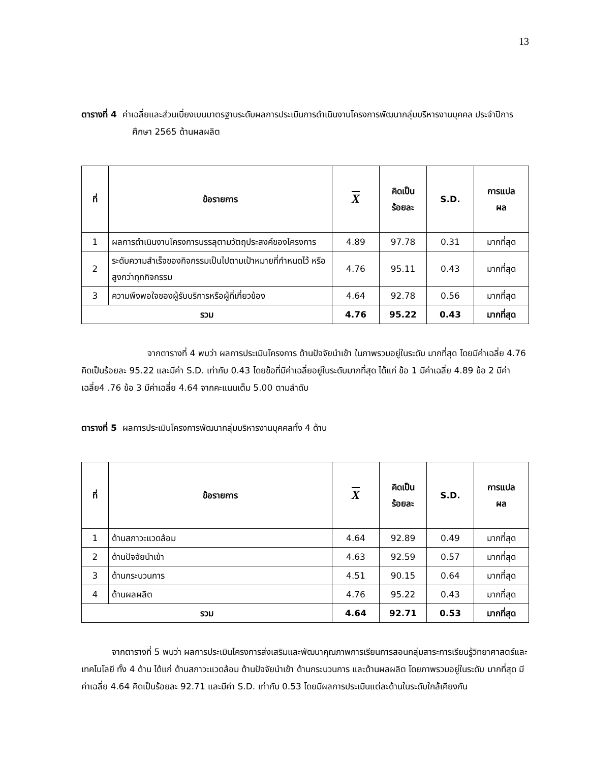13
ตารางที่ 4 ค่าเฉลี่ยและส่วนเบี่ยงเบนมาตรฐานระดับผลการประเมินการดำเนินงานโครงการพัฒนากลุ่มบริหารงานบุคคล ประจำปีการศึกษา 2565 ด้านผลผลิต
| ที่ | ข้อรายการ | X | คิดเป็น ร้อยละ | S.D. | การแปล ผล |
| --- | --- | --- | --- | --- | --- |
| 1 | ผลการดำเนินงานโครงการบรรลุตามวัตถุประสงค์ของโครงการ | 4.89 | 97.78 | 0.31 | มากที่สุด |
| 2 | ระดับความสำเร็จของกิจกรรมเป็นไปตามเป้าหมายที่กำหนดไว้ หรือสูงกว่าทุกกิจกรรม | 4.76 | 95.11 | 0.43 | มากที่สุด |
| 3 | ความพึงพอใจของผู้รับบริการหรือผู้ที่เกี่ยวข้อง | 4.64 | 92.78 | 0.56 | มากที่สุด |
| รวม | | 4.76 | 95.22 | 0.43 | มากที่สุด |
จากตารางที่ 4 พบว่า ผลการประเมินโครงการ ด้านปัจจัยนำเข้า ในภาพรวมอยู่ในระดับ มากที่สุด โดยมีค่าเฉลี่ย 4.76 คิดเป็นร้อยละ 95.22 และมีค่า S.D. เท่ากับ 0.43 โดยข้อที่มีค่าเฉลี่ยอยู่ในระดับมากที่สุด ได้แก่ ข้อ 1 มีค่าเฉลี่ย 4.89 ข้อ 2 มีค่าเฉลี่ย4 .76 ข้อ 3 มีค่าเฉลี่ย 4.64 จากคะแนนเต็ม 5.00 ตามลำดับ
ตารางที่ 5 ผลการประเมินโครงการพัฒนากลุ่มบริหารงานบุคคลทั้ง 4 ด้าน
| ที่ | ข้อรายการ | X | คิดเป็น ร้อยละ | S.D. | การแปล ผล |
| --- | --- | --- | --- | --- | --- |
| 1 | ด้านสภาวะแวดล้อม | 4.64 | 92.89 | 0.49 | มากที่สุด |
| 2 | ด้านปัจจัยนำเข้า | 4.63 | 92.59 | 0.57 | มากที่สุด |
| 3 | ด้านกระบวนการ | 4.51 | 90.15 | 0.64 | มากที่สุด |
| 4 | ด้านผลผลิต | 4.76 | 95.22 | 0.43 | มากที่สุด |
| รวม | | 4.64 | 92.71 | 0.53 | มากที่สุด |
จากตารางที่ 5 พบว่า ผลการประเมินโครงการส่งเสริมและพัฒนาคุณภาพการเรียนการสอนกลุ่มสาระการเรียนรู้วิทยาศาสตร์และเทคโนโลยี ทั้ง 4 ด้าน ได้แก่ ด้านสภาวะแวดล้อม ด้านปัจจัยนำเข้า ด้านกระบวนการ และด้านผลผลิต โดยภาพรวมอยู่ในระดับ มากที่สุด มีค่าเฉลี่ย 4.64 คิดเป็นร้อยละ 92.71 และมีค่า S.D. เท่ากับ 0.53 โดยมีผลการประเมินแต่ละด้านในระดับใกล้เคียงกัน